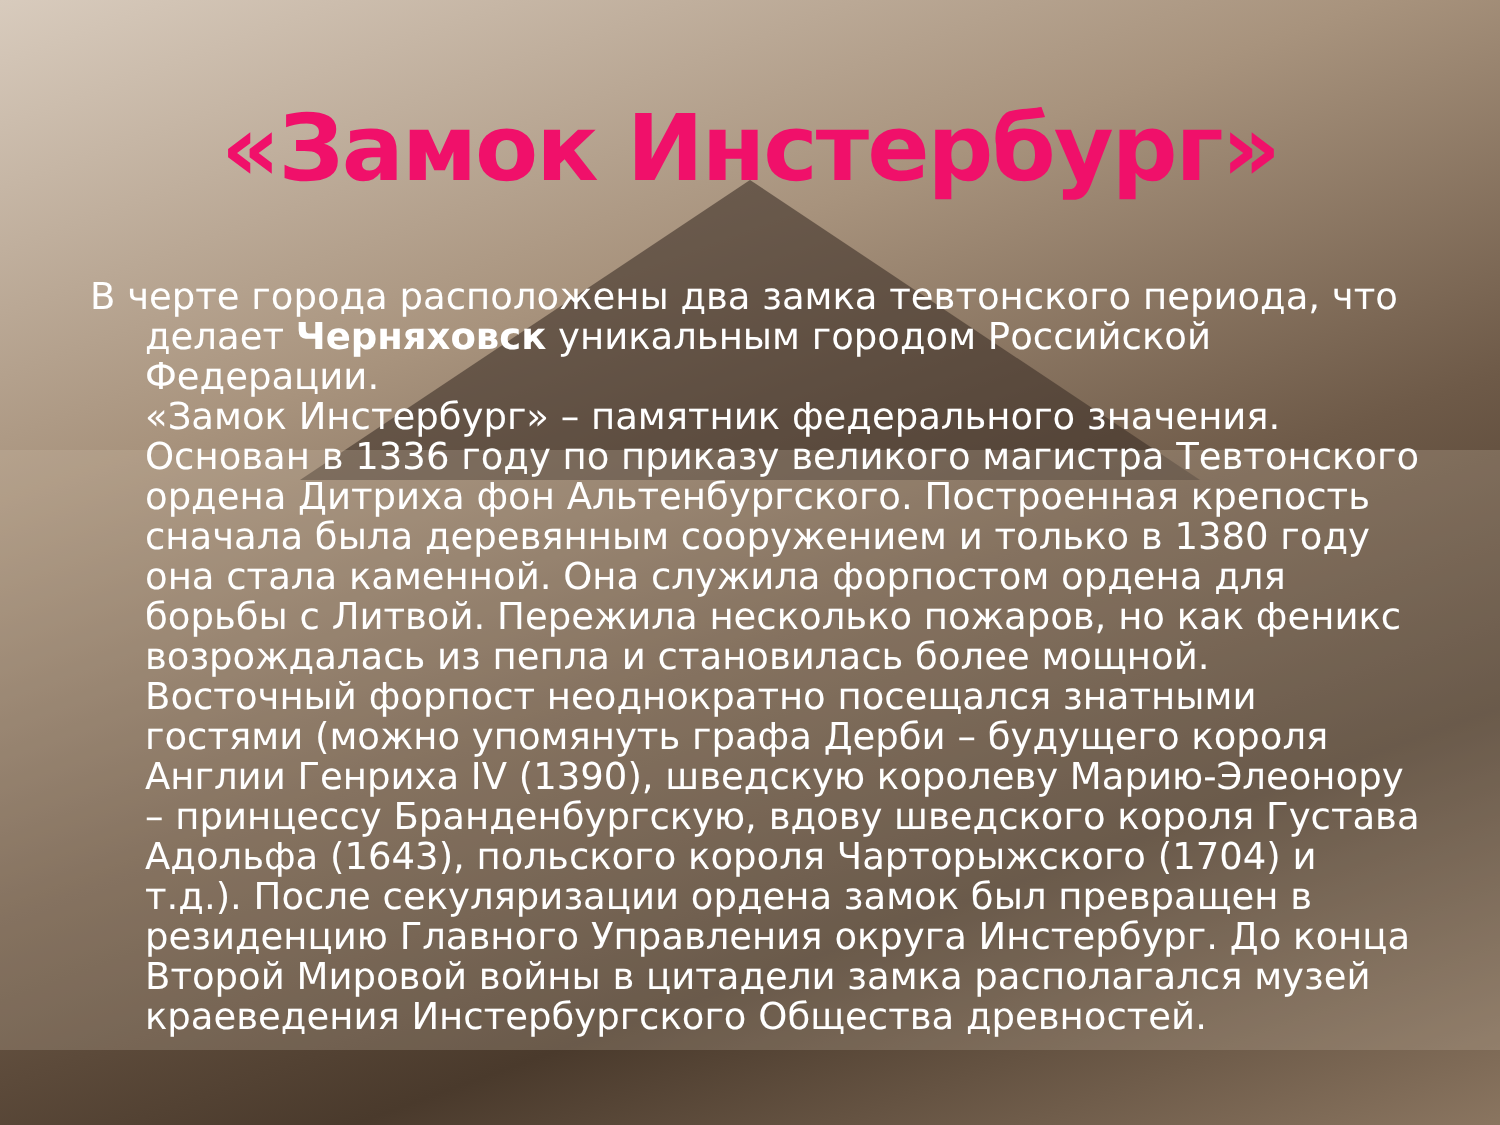«Замок Инстербург»
В черте города расположены два замка тевтонского периода, что делает Черняховск уникальным городом Российской Федерации.
«Замок Инстербург» – памятник федерального значения. Основан в 1336 году по приказу великого магистра Тевтонского ордена Дитриха фон Альтенбургского. Построенная крепость сначала была деревянным сооружением и только в 1380 году она стала каменной. Она служила форпостом ордена для борьбы с Литвой. Пережила несколько пожаров, но как феникс возрождалась из пепла и становилась более мощной. Восточный форпост неоднократно посещался знатными гостями (можно упомянуть графа Дерби – будущего короля Англии Генриха IV (1390), шведскую королеву Марию-Элеонору – принцессу Бранденбургскую, вдову шведского короля Густава Адольфа (1643), польского короля Чарторыжского (1704) и т.д.). После секуляризации ордена замок был превращен в резиденцию Главного Управления округа Инстербург. До конца Второй Мировой войны в цитадели замка располагался музей краеведения Инстербургского Общества древностей.